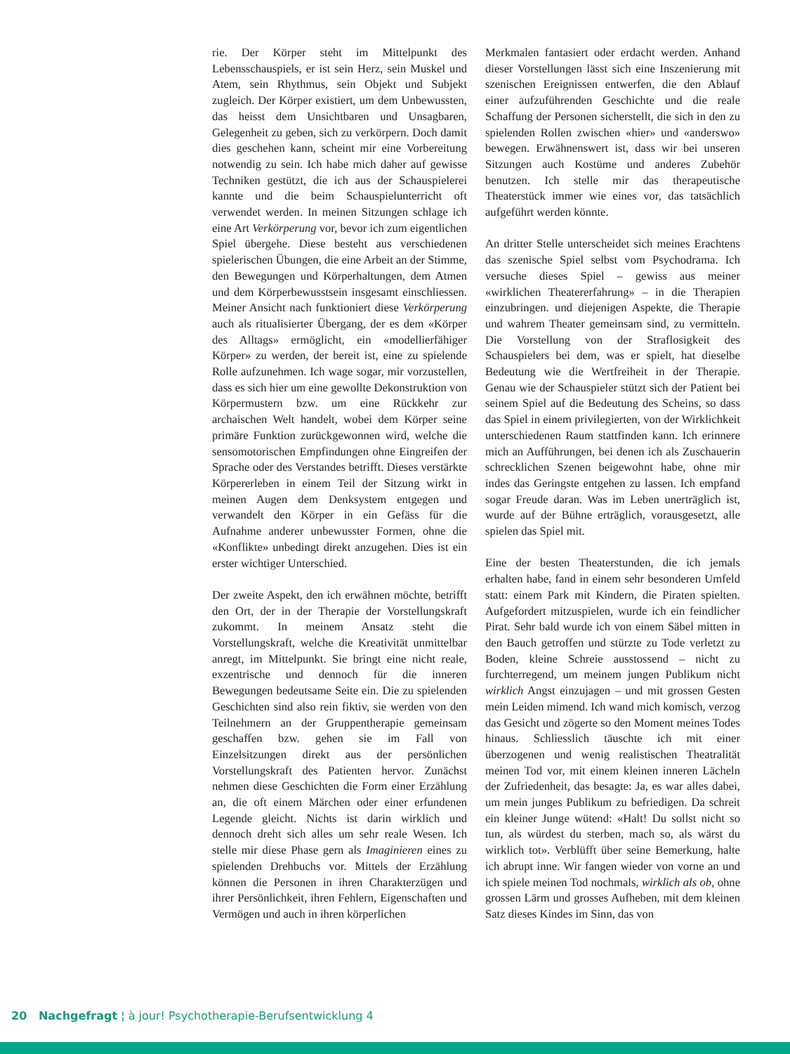rie. Der Körper steht im Mittelpunkt des Lebensschauspiels, er ist sein Herz, sein Muskel und Atem, sein Rhythmus, sein Objekt und Subjekt zugleich. Der Körper existiert, um dem Unbewussten, das heisst dem Unsichtbaren und Unsagbaren, Gelegenheit zu geben, sich zu verkörpern. Doch damit dies geschehen kann, scheint mir eine Vorbereitung notwendig zu sein. Ich habe mich daher auf gewisse Techniken gestützt, die ich aus der Schauspielerei kannte und die beim Schauspielunterricht oft verwendet werden. In meinen Sitzungen schlage ich eine Art Verkörperung vor, bevor ich zum eigentlichen Spiel übergehe. Diese besteht aus verschiedenen spielerischen Übungen, die eine Arbeit an der Stimme, den Bewegungen und Körperhaltungen, dem Atmen und dem Körperbewusstsein insgesamt einschliessen. Meiner Ansicht nach funktioniert diese Verkörperung auch als ritualisierter Übergang, der es dem «Körper des Alltags» ermöglicht, ein «modellierfähiger Körper» zu werden, der bereit ist, eine zu spielende Rolle aufzunehmen. Ich wage sogar, mir vorzustellen, dass es sich hier um eine gewollte Dekonstruktion von Körpermustern bzw. um eine Rückkehr zur archaischen Welt handelt, wobei dem Körper seine primäre Funktion zurückgewonnen wird, welche die sensomotorischen Empfindungen ohne Eingreifen der Sprache oder des Verstandes betrifft. Dieses verstärkte Körpererleben in einem Teil der Sitzung wirkt in meinen Augen dem Denksystem entgegen und verwandelt den Körper in ein Gefäss für die Aufnahme anderer unbewusster Formen, ohne die «Konflikte» unbedingt direkt anzugehen. Dies ist ein erster wichtiger Unterschied.
Der zweite Aspekt, den ich erwähnen möchte, betrifft den Ort, der in der Therapie der Vorstellungskraft zukommt. In meinem Ansatz steht die Vorstellungskraft, welche die Kreativität unmittelbar anregt, im Mittelpunkt. Sie bringt eine nicht reale, exzentrische und dennoch für die inneren Bewegungen bedeutsame Seite ein. Die zu spielenden Geschichten sind also rein fiktiv, sie werden von den Teilnehmern an der Gruppentherapie gemeinsam geschaffen bzw. gehen sie im Fall von Einzelsitzungen direkt aus der persönlichen Vorstellungskraft des Patienten hervor. Zunächst nehmen diese Geschichten die Form einer Erzählung an, die oft einem Märchen oder einer erfundenen Legende gleicht. Nichts ist darin wirklich und dennoch dreht sich alles um sehr reale Wesen. Ich stelle mir diese Phase gern als Imaginieren eines zu spielenden Drehbuchs vor. Mittels der Erzählung können die Personen in ihren Charakterzügen und ihrer Persönlichkeit, ihren Fehlern, Eigenschaften und Vermögen und auch in ihren körperlichen
Merkmalen fantasiert oder erdacht werden. Anhand dieser Vorstellungen lässt sich eine Inszenierung mit szenischen Ereignissen entwerfen, die den Ablauf einer aufzuführenden Geschichte und die reale Schaffung der Personen sicherstellt, die sich in den zu spielenden Rollen zwischen «hier» und «anderswo» bewegen. Erwähnenswert ist, dass wir bei unseren Sitzungen auch Kostüme und anderes Zubehör benutzen. Ich stelle mir das therapeutische Theaterstück immer wie eines vor, das tatsächlich aufgeführt werden könnte.
An dritter Stelle unterscheidet sich meines Erachtens das szenische Spiel selbst vom Psychodrama. Ich versuche dieses Spiel – gewiss aus meiner «wirklichen Theatererfahrung» – in die Therapien einzubringen. und diejenigen Aspekte, die Therapie und wahrem Theater gemeinsam sind, zu vermitteln. Die Vorstellung von der Straflosigkeit des Schauspielers bei dem, was er spielt, hat dieselbe Bedeutung wie die Wertfreiheit in der Therapie. Genau wie der Schauspieler stützt sich der Patient bei seinem Spiel auf die Bedeutung des Scheins, so dass das Spiel in einem privilegierten, von der Wirklichkeit unterschiedenen Raum stattfinden kann. Ich erinnere mich an Aufführungen, bei denen ich als Zuschauerin schrecklichen Szenen beigewohnt habe, ohne mir indes das Geringste entgehen zu lassen. Ich empfand sogar Freude daran. Was im Leben unerträglich ist, wurde auf der Bühne erträglich, vorausgesetzt, alle spielen das Spiel mit.
Eine der besten Theaterstunden, die ich jemals erhalten habe, fand in einem sehr besonderen Umfeld statt: einem Park mit Kindern, die Piraten spielten. Aufgefordert mitzuspielen, wurde ich ein feindlicher Pirat. Sehr bald wurde ich von einem Säbel mitten in den Bauch getroffen und stürzte zu Tode verletzt zu Boden, kleine Schreie ausstossend – nicht zu furchterregend, um meinem jungen Publikum nicht wirklich Angst einzujagen – und mit grossen Gesten mein Leiden mimend. Ich wand mich komisch, verzog das Gesicht und zögerte so den Moment meines Todes hinaus. Schliesslich täuschte ich mit einer überzogenen und wenig realistischen Theatralität meinen Tod vor, mit einem kleinen inneren Lächeln der Zufriedenheit, das besagte: Ja, es war alles dabei, um mein junges Publikum zu befriedigen. Da schreit ein kleiner Junge wütend: «Halt! Du sollst nicht so tun, als würdest du sterben, mach so, als wärst du wirklich tot». Verblüfft über seine Bemerkung, halte ich abrupt inne. Wir fangen wieder von vorne an und ich spiele meinen Tod nochmals, wirklich als ob, ohne grossen Lärm und grosses Aufheben, mit dem kleinen Satz dieses Kindes im Sinn, das von
20 Nachgefragt ¦ à jour! Psychotherapie-Berufsentwicklung 4